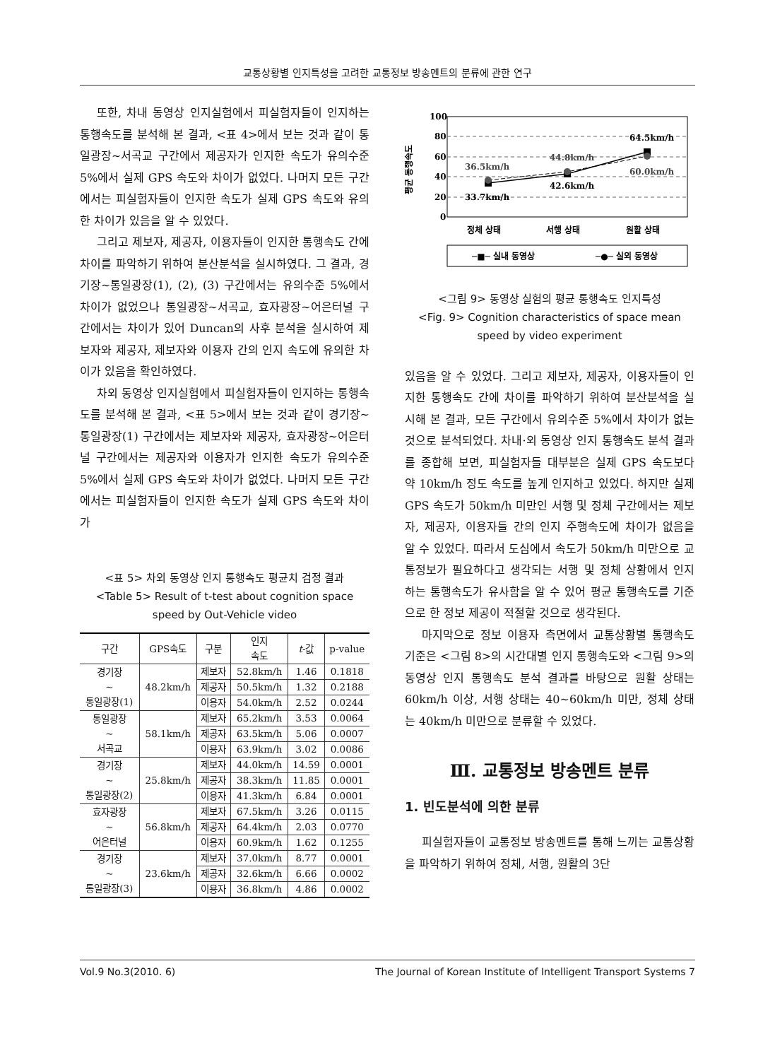교통상황별 인지특성을 고려한 교통정보 방송멘트의 분류에 관한 연구
또한, 차내 동영상 인지실험에서 피실험자들이 인지하는 통행속도를 분석해 본 결과, <표 4>에서 보는 것과 같이 통일광장~서곡교 구간에서 제공자가 인지한 속도가 유의수준 5%에서 실제 GPS 속도와 차이가 없었다. 나머지 모든 구간에서는 피실험자들이 인지한 속도가 실제 GPS 속도와 유의한 차이가 있음을 알 수 있었다.
그리고 제보자, 제공자, 이용자들이 인지한 통행속도 간에 차이를 파악하기 위하여 분산분석을 실시하였다. 그 결과, 경기장~통일광장(1), (2), (3) 구간에서는 유의수준 5%에서 차이가 없었으나 통일광장~서곡교, 효자광장~어은터널 구간에서는 차이가 있어 Duncan의 사후 분석을 실시하여 제보자와 제공자, 제보자와 이용자 간의 인지 속도에 유의한 차이가 있음을 확인하였다.
차외 동영상 인지실험에서 피실험자들이 인지하는 통행속도를 분석해 본 결과, <표 5>에서 보는 것과 같이 경기장~통일광장(1) 구간에서는 제보자와 제공자, 효자광장~어은터널 구간에서는 제공자와 이용자가 인지한 속도가 유의수준 5%에서 실제 GPS 속도와 차이가 없었다. 나머지 모든 구간에서는 피실험자들이 인지한 속도가 실제 GPS 속도와 차이가
<표 5> 차외 동영상 인지 통행속도 평균치 검정 결과
<Table 5> Result of t-test about cognition space speed by Out-Vehicle video
| 구간 | GPS속도 | 구분 | 인지 속도 | t -값 | p-value |
| --- | --- | --- | --- | --- | --- |
| 경기장 ~ 통일광장(1) | 48.2km/h | 제보자 | 52.8km/h | 1.46 | 0.1818 |
| | | 제공자 | 50.5km/h | 1.32 | 0.2188 |
| | | 이용자 | 54.0km/h | 2.52 | 0.0244 |
| 통일광장 ~ 서곡교 | 58.1km/h | 제보자 | 65.2km/h | 3.53 | 0.0064 |
| | | 제공자 | 63.5km/h | 5.06 | 0.0007 |
| | | 이용자 | 63.9km/h | 3.02 | 0.0086 |
| 경기장 ~ 통일광장(2) | 25.8km/h | 제보자 | 44.0km/h | 14.59 | 0.0001 |
| | | 제공자 | 38.3km/h | 11.85 | 0.0001 |
| | | 이용자 | 41.3km/h | 6.84 | 0.0001 |
| 효자광장 ~ 어은터널 | 56.8km/h | 제보자 | 67.5km/h | 3.26 | 0.0115 |
| | | 제공자 | 64.4km/h | 2.03 | 0.0770 |
| | | 이용자 | 60.9km/h | 1.62 | 0.1255 |
| 경기장 ~ 통일광장(3) | 23.6km/h | 제보자 | 37.0km/h | 8.77 | 0.0001 |
| | | 제공자 | 32.6km/h | 6.66 | 0.0002 |
| | | 이용자 | 36.8km/h | 4.86 | 0.0002 |
100
80
60
40
20
0
평균 통행속도
36.5km/h
33.7km/h
44.8km/h
42.6km/h
64.5km/h
60.0km/h
정체 상태
서행 상태
원활 상태
─■─ 실내 동영상
─●─ 실외 동영상
<그림 9> 동영상 실험의 평균 통행속도 인지특성
<Fig. 9> Cognition characteristics of space mean speed by video experiment
있음을 알 수 있었다. 그리고 제보자, 제공자, 이용자들이 인지한 통행속도 간에 차이를 파악하기 위하여 분산분석을 실시해 본 결과, 모든 구간에서 유의수준 5%에서 차이가 없는 것으로 분석되었다. 차내·외 동영상 인지 통행속도 분석 결과를 종합해 보면, 피실험자들 대부분은 실제 GPS 속도보다 약 10km/h 정도 속도를 높게 인지하고 있었다. 하지만 실제 GPS 속도가 50km/h 미만인 서행 및 정체 구간에서는 제보자, 제공자, 이용자들 간의 인지 주행속도에 차이가 없음을 알 수 있었다. 따라서 도심에서 속도가 50km/h 미만으로 교통정보가 필요하다고 생각되는 서행 및 정체 상황에서 인지하는 통행속도가 유사함을 알 수 있어 평균 통행속도를 기준으로 한 정보 제공이 적절할 것으로 생각된다.
마지막으로 정보 이용자 측면에서 교통상황별 통행속도 기준은 <그림 8>의 시간대별 인지 통행속도와 <그림 9>의 동영상 인지 통행속도 분석 결과를 바탕으로 원활 상태는 60km/h 이상, 서행 상태는 40~60km/h 미만, 정체 상태는 40km/h 미만으로 분류할 수 있었다.
Ⅲ. 교통정보 방송멘트 분류
1. 빈도분석에 의한 분류
피실험자들이 교통정보 방송멘트를 통해 느끼는 교통상황을 파악하기 위하여 정체, 서행, 원활의 3단
Vol.9 No.3(2010. 6) The Journal of Korean Institute of Intelligent Transport Systems 7